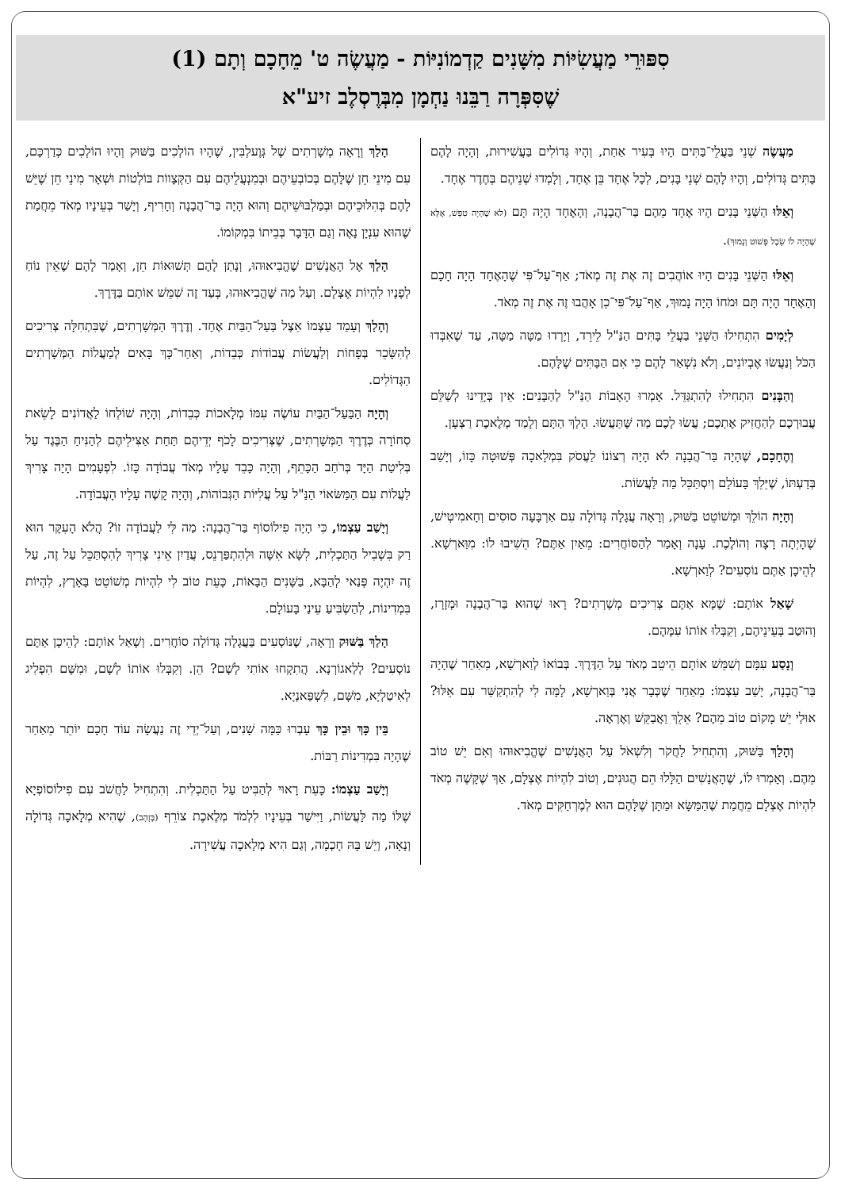סִפּוּרֵי מַעֲשִׂיּוֹת מִשָּׁנִים קַדְמוֹנִיּוֹת - מַעֲשֶׂה ט' מֵחָכָם וְתָם (1)
שֶׁסִּפְּרָה רַבֵּנוּ נַחְמָן מִבְּרֶסְלֶב זיע"א
מַעֲשֶׂה שְׁנֵי בַּעֲלֵי־בַּתִּים הָיוּ בְּעִיר אַחַת, וְהָיוּ גְּדוֹלִים בַּעֲשִׁירוּת, וְהָיָה לָהֶם בָּתִּים גְּדוֹלִים, וְהָיוּ לָהֶם שְׁנֵי בָּנִים, לְכָל אֶחָד בֵּן אֶחָד, וְלָמְדוּ שְׁנֵיהֶם בְּחֶדֶר אֶחָד.
וְאֵלּוּ הַשְּׁנֵי בָּנִים הָיוּ אֶחָד מֵהֶם בַּר־הֲבָנָה, וְהָאֶחָד הָיָה תָּם (לֹא שֶׁהָיָה טִפֵּשׁ, אֶלָּא שֶׁהָיָה לוֹ שֵׂכֶל פָּשׁוּט וְנָמוּךְ).
וְאֵלּוּ הַשְּׁנֵי בָּנִים הָיוּ אוֹהֲבִים זֶה אֶת זֶה מְאֹד; אַף־עַל־פִּי שֶׁהָאֶחָד הָיָה חָכָם וְהָאֶחָד הָיָה תָּם וּמֹחוֹ הָיָה נָמוּךְ, אַף־עַל־פִּי־כֵן אָהֲבוּ זֶה אֶת זֶה מְאֹד.
לְיָמִים הִתְחִילוּ הַשְּׁנֵי בַּעֲלֵי בָּתִּים הַנַּ"ל לֵירֵד, וְיָרְדוּ מַטָּה מַטָּה, עַד שֶׁאִבְּדוּ הַכֹּל וְנַעֲשׂוּ אֶבְיוֹנִים, וְלֹא נִשְׁאַר לָהֶם כִּי אִם הַבָּתִּים שֶׁלָּהֶם.
וְהַבָּנִים הִתְחִילוּ לְהִתְגַּדֵּל. אָמְרוּ הָאָבוֹת הַנַּ"ל לְהַבָּנִים: אֵין בְּיָדֵינוּ לְשַׁלֵּם עֲבוּרְכֶם לְהַחֲזִיק אֶתְכֶם; עֲשׂוּ לָכֶם מַה שֶּׁתַּעֲשׂוּ. הָלַךְ הַתָּם וְלָמַד מְלֶאכֶת רַצְעָן.
וְהֶחָכָם, שֶׁהָיָה בַּר־הֲבָנָה לֹא הָיָה רְצוֹנוֹ לַעֲסֹק בִּמְלָאכָה פְּשׁוּטָה כָּזוֹ, וְיָשַׁב בְּדַעְתּוֹ, שֶׁיֵּלֵךְ בָּעוֹלָם וְיִסְתַּכֵּל מַה לַּעֲשׂוֹת.
וְהָיָה הוֹלֵךְ וּמְשׁוֹטֵט בַּשּׁוּק, וְרָאָה עֲגָלָה גְּדוֹלָה עִם אַרְבָּעָה סוּסִים וְחָאמִיטְישׁ, שֶׁהָיְתָה רָצָה וְהוֹלֶכֶת. עָנָה וְאָמַר לְהַסּוֹחֲרִים: מֵאַיִן אַתֶּם? הֵשִׁיבוּ לוֹ: מִוַּארְשָׁא. לְהֵיכָן אַתֶּם נוֹסְעִים? לְוַארְשָׁא.
שָׁאַל אוֹתָם: שֶׁמָּא אַתֶּם צְרִיכִים מְשָׁרְתִים? רָאוּ שֶׁהוּא בַּר־הֲבָנָה וּמְזָרָז, וְהוּטַב בְּעֵינֵיהֶם, וְקִבְּלוּ אוֹתוֹ עִמָּהֶם.
וְנָסַע עִמָּם וְשִׁמֵּשׁ אוֹתָם הֵיטֵב מְאֹד עַל הַדֶּרֶךְ. בְּבוֹאוֹ לְוַארְשָׁא, מֵאַחַר שֶׁהָיָה בַּר־הֲבָנָה, יָשַׁב עַצְמוֹ: מֵאַחַר שֶׁכְּבָר אֲנִי בְּוַארְשָׁא, לָמָּה לִי לְהִתְקַשֵּׁר עִם אֵלּוּ? אוּלַי יֵשׁ מָקוֹם טוֹב מֵהֶם? אֵלֵךְ וַאֲבַקֵּשׁ וְאֶרְאֶה.
וְהָלַךְ בַּשּׁוּק, וְהִתְחִיל לַחֲקֹר וְלִשְׁאֹל עַל הָאֲנָשִׁים שֶׁהֱבִיאוּהוּ וְאִם יֵשׁ טוֹב מֵהֶם. וְאָמְרוּ לוֹ, שֶׁהָאֲנָשִׁים הַלָּלוּ הֵם הֲגוּנִים, וְטוֹב לִהְיוֹת אֶצְלָם, אַךְ שֶׁקָּשֶׁה מְאֹד לִהְיוֹת אֶצְלָם מֵחֲמַת שֶׁהַמַּשָּׂא וּמַתָּן שֶׁלָּהֶם הוּא לְמֶרְחַקִּים מְאֹד.
הָלַךְ וְרָאָה מְשָׁרְתִים שֶׁל גְּוֶעלְבִּין, שֶׁהָיוּ הוֹלְכִים בַּשּׁוּק וְהָיוּ הוֹלְכִים כְּדַרְכָּם, עִם מִינֵי חֵן שֶׁלָּהֶם בְּכוֹבְעֵיהֶם וּבְמִנְעֲלֵיהֶם עִם הַקְּצָווֹת בּוֹלְטוֹת וּשְׁאָר מִינֵי חֵן שֶׁיֵּשׁ לָהֶם בְּהִלּוּכֵיהֶם וּבְמַלְבּוּשֵׁיהֶם וְהוּא הָיָה בַּר־הֲבָנָה וְחָרִיף, וְיָשַׁר בְּעֵינָיו מְאֹד מֵחֲמַת שֶׁהוּא עִנְיָן נָאֶה וְגַם הַדָּבָר בְּבֵיתוֹ בִּמְקוֹמוֹ.
הָלַךְ אֶל הָאֲנָשִׁים שֶׁהֱבִיאוּהוּ, וְנָתַן לָהֶם תְּשׁוּאוֹת חֵן, וְאָמַר לָהֶם שֶׁאֵין נוֹחַ לְפָנָיו לִהְיוֹת אֶצְלָם. וְעַל מַה שֶּׁהֱבִיאוּהוּ, בְּעַד זֶה שִׁמֵּשׁ אוֹתָם בַּדֶּרֶךְ.
וְהָלַךְ וְעָמַד עַצְמוֹ אֵצֶל בַּעַל־הַבַּיִת אֶחָד. וְדֶרֶךְ הַמְּשָׁרְתִים, שֶׁבִּתְחִלָּה צְרִיכִים לְהִשָּׂכֵר בְּפָחוֹת וְלַעֲשׂוֹת עֲבוֹדוֹת כְּבֵדוֹת, וְאַחַר־כָּךְ בָּאִים לְמַעֲלוֹת הַמְּשָׁרְתִים הַגְּדוֹלִים.
וְהָיָה הַבַּעַל־הַבַּיִת עוֹשֶׂה עִמּוֹ מְלָאכוֹת כְּבֵדוֹת, וְהָיָה שׁוֹלְחוֹ לַאֲדוֹנִים לָשֵׂאת סְחוֹרָה כְּדֶרֶךְ הַמְּשָׁרְתִים, שֶׁצְּרִיכִים לָכֹף יְדֵיהֶם תַּחַת אַצִּילֵיהֶם לְהַנִּיחַ הַבֶּגֶד עַל בְּלִיטַת הַיָּד בְּרֹחַב הַכָּתֵף, וְהָיָה כָּבֵד עָלָיו מְאֹד עֲבוֹדָה כָּזוֹ. לִפְעָמִים הָיָה צָרִיךְ לַעֲלוֹת עִם הַמַּשּׂאוֹי הַנַּ"ל עַל עֲלִיּוֹת הַגְּבוֹהוֹת, וְהָיָה קָשֶׁה עָלָיו הָעֲבוֹדָה.
וְיָשַׁב עַצְמוֹ, כִּי הָיָה פִילוֹסוֹף בַּר־הֲבָנָה: מַה לִּי לַעֲבוֹדָה זוֹ? הֲלֹא הָעִקָּר הוּא רַק בִּשְׁבִיל הַתַּכְלִית, לִשָּׂא אִשָּׁה וּלְהִתְפַּרְנֵס, עֲדַיִן אֵינִי צָרִיךְ לְהִסְתַּכֵּל עַל זֶה, עַל זֶה יִהְיֶה פְּנַאי לְהַבָּא, בַּשָּׁנִים הַבָּאוֹת, כָּעֵת טוֹב לִי לִהְיוֹת מְשׁוֹטֵט בָּאָרֶץ, לִהְיוֹת בִּמְדִינוֹת, לְהַשְׂבִּיעַ עֵינַי בָּעוֹלָם.
הָלַךְ בַּשּׁוּק וְרָאָה, שֶׁנּוֹסְעִים בַּעֲגָלָה גְּדוֹלָה סוֹחֲרִים. וְשָׁאַל אוֹתָם: לְהֵיכָן אַתֶּם נוֹסְעִים? לְלַאגוֹרְנָא. הֲתִקְחוּ אוֹתִי לְשָׁם? הֵן. וְקִבְּלוּ אוֹתוֹ לְשָׁם, וּמִשָּׁם הִפְלִיג לְאִיטַלְיָא, מִשָּׁם, לִשְׁפַּאנְיָא.
בֵּין כָּךְ וּבֵין כָּךְ עָבְרוּ כַּמָּה שָׁנִים, וְעַל־יְדֵי זֶה נַעֲשָׂה עוֹד חָכָם יוֹתֵר מֵאַחַר שֶׁהָיָה בִּמְדִינוֹת רַבּוֹת.
וְיָשַׁב עַצְמוֹ: כָּעֵת רָאוּי לְהַבִּיט עַל הַתַּכְלִית. וְהִתְחִיל לַחֲשֹׁב עִם פִילוֹסוֹפְיָא שֶׁלּוֹ מַה לַּעֲשׂוֹת, וַיִּישַׁר בְּעֵינָיו לִלְמֹד מְלֶאכֶת צוֹרֵף (בְּזָהָב), שֶׁהִיא מְלָאכָה גְּדוֹלָה וְנָאָה, וְיֵשׁ בָּהּ חָכְמָה, וְגַם הִיא מְלָאכָה עֲשִׁירָה.